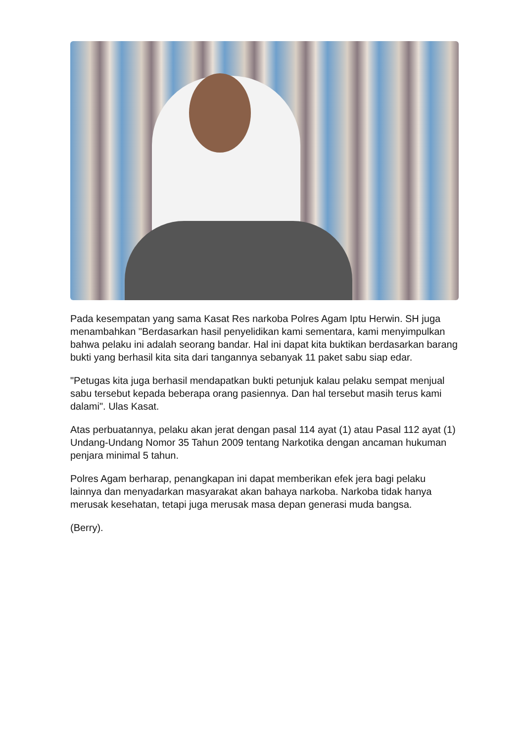Pada kesempatan yang sama Kasat Res narkoba Polres Agam Iptu Herwin. SH juga menambahkan "Berdasarkan hasil penyelidikan kami sementara, kami menyimpulkan bahwa pelaku ini adalah seorang bandar. Hal ini dapat kita buktikan berdasarkan barang bukti yang berhasil kita sita dari tangannya sebanyak 11 paket sabu siap edar.
"Petugas kita juga berhasil mendapatkan bukti petunjuk kalau pelaku sempat menjual sabu tersebut kepada beberapa orang pasiennya. Dan hal tersebut masih terus kami dalami". Ulas Kasat.
Atas perbuatannya, pelaku akan jerat dengan pasal 114 ayat (1) atau Pasal 112 ayat (1) Undang-Undang Nomor 35 Tahun 2009 tentang Narkotika dengan ancaman hukuman penjara minimal 5 tahun.
Polres Agam berharap, penangkapan ini dapat memberikan efek jera bagi pelaku lainnya dan menyadarkan masyarakat akan bahaya narkoba. Narkoba tidak hanya merusak kesehatan, tetapi juga merusak masa depan generasi muda bangsa.
(Berry).